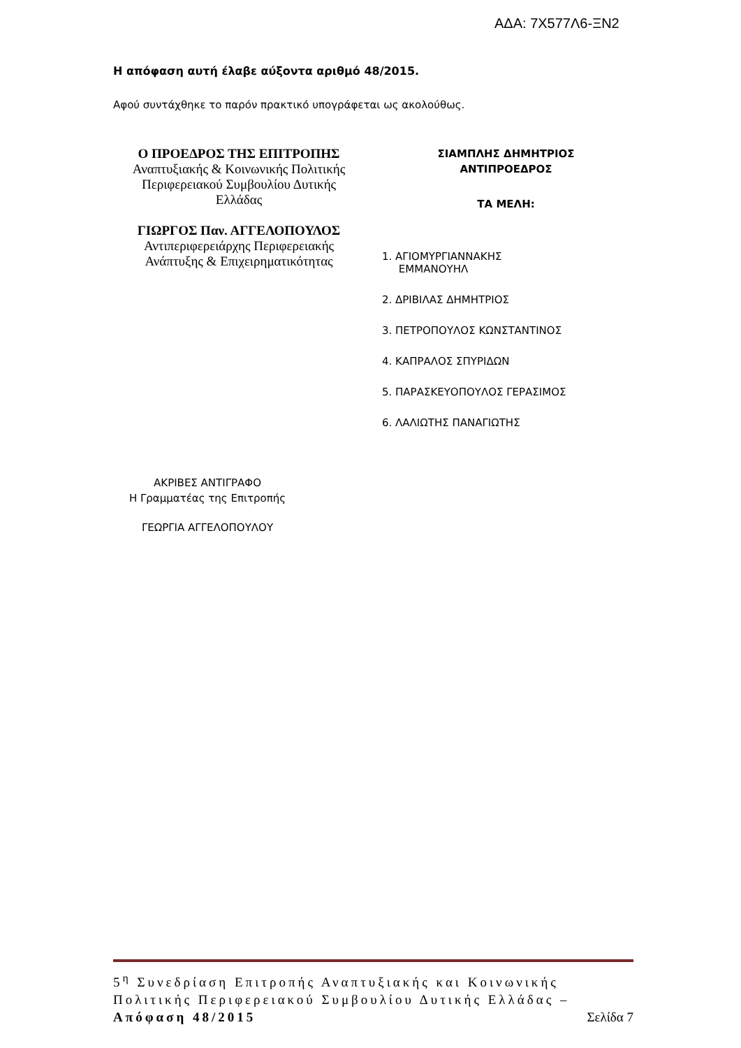ΑΔΑ: 7Χ577Λ6-ΞΝ2
Η απόφαση αυτή έλαβε αύξοντα αριθμό 48/2015.
Αφού συντάχθηκε το παρόν πρακτικό υπογράφεται ως ακολούθως.
Ο ΠΡΟΕΔΡΟΣ ΤΗΣ ΕΠΙΤΡΟΠΗΣ
Αναπτυξιακής & Κοινωνικής Πολιτικής
Περιφερειακού Συμβουλίου Δυτικής
Ελλάδας
ΓΙΩΡΓΟΣ Παν. ΑΓΓΕΛΟΠΟΥΛΟΣ
Αντιπεριφερειάρχης Περιφερειακής
Ανάπτυξης & Επιχειρηματικότητας
ΣΙΑΜΠΛΗΣ ΔΗΜΗΤΡΙΟΣ
ΑΝΤΙΠΡΟΕΔΡΟΣ
ΤΑ ΜΕΛΗ:
1. ΑΓΙΟΜΥΡΓΙΑΝΝΑΚΗΣ
ΕΜΜΑΝΟΥΗΛ
2. ΔΡΙΒΙΛΑΣ ΔΗΜΗΤΡΙΟΣ
3. ΠΕΤΡΟΠΟΥΛΟΣ ΚΩΝΣΤΑΝΤΙΝΟΣ
4. ΚΑΠΡΑΛΟΣ ΣΠΥΡΙΔΩΝ
5. ΠΑΡΑΣΚΕΥΟΠΟΥΛΟΣ ΓΕΡΑΣΙΜΟΣ
6. ΛΑΛΙΩΤΗΣ ΠΑΝΑΓΙΩΤΗΣ
ΑΚΡΙΒΕΣ ΑΝΤΙΓΡΑΦΟ
Η Γραμματέας της Επιτροπής
ΓΕΩΡΓΙΑ ΑΓΓΕΛΟΠΟΥΛΟΥ
5<sup>η</sup> Συνεδρίαση Επιτροπής Αναπτυξιακής και Κοινωνικής Πολιτικής Περιφερειακού Συμβουλίου Δυτικής Ελλάδας – Απόφαση 48/2015 Σελίδα 7